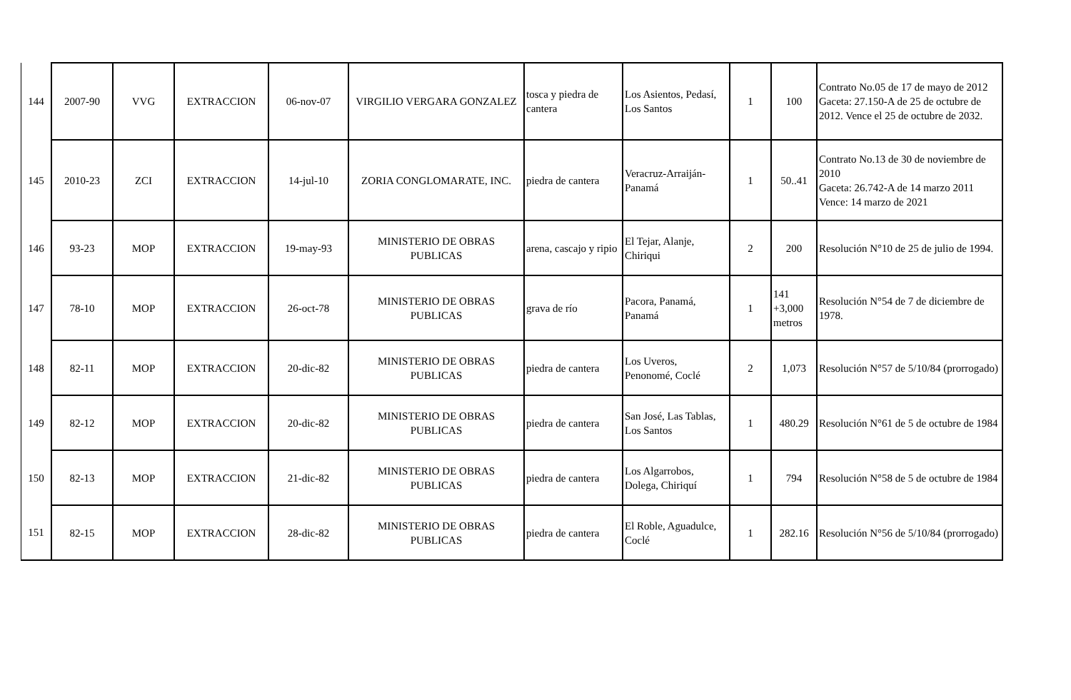| 144 | 2007-90 | VVG | EXTRACCION | 06-nov-07 | VIRGILIO VERGARA GONZALEZ | tosca y piedra de cantera | Los Asientos, Pedasí, Los Santos | 1 | 100 | Contrato No.05 de 17 de mayo de 2012 Gaceta: 27.150-A de 25 de octubre de 2012. Vence el 25 de octubre de 2032. |
| 145 | 2010-23 | ZCI | EXTRACCION | 14-jul-10 | ZORIA CONGLOMARATE, INC. | piedra de cantera | Veracruz-Arraiján-Panamá | 1 | 50..41 | Contrato No.13 de 30 de noviembre de 2010 Gaceta: 26.742-A de 14 marzo 2011 Vence: 14 marzo de 2021 |
| 146 | 93-23 | MOP | EXTRACCION | 19-may-93 | MINISTERIO DE OBRAS PUBLICAS | arena, cascajo y ripio | El Tejar, Alanje, Chiriqui | 2 | 200 | Resolución N°10 de 25 de julio de 1994. |
| 147 | 78-10 | MOP | EXTRACCION | 26-oct-78 | MINISTERIO DE OBRAS PUBLICAS | grava de río | Pacora, Panamá, Panamá | 1 | 141 +3,000 metros | Resolución N°54 de 7 de diciembre de 1978. |
| 148 | 82-11 | MOP | EXTRACCION | 20-dic-82 | MINISTERIO DE OBRAS PUBLICAS | piedra de cantera | Los Uveros, Penonomé, Coclé | 2 | 1,073 | Resolución N°57 de 5/10/84 (prorrogado) |
| 149 | 82-12 | MOP | EXTRACCION | 20-dic-82 | MINISTERIO DE OBRAS PUBLICAS | piedra de cantera | San José, Las Tablas, Los Santos | 1 | 480.29 | Resolución N°61 de 5 de octubre de 1984 |
| 150 | 82-13 | MOP | EXTRACCION | 21-dic-82 | MINISTERIO DE OBRAS PUBLICAS | piedra de cantera | Los Algarrobos, Dolega, Chiriquí | 1 | 794 | Resolución N°58 de 5 de octubre de 1984 |
| 151 | 82-15 | MOP | EXTRACCION | 28-dic-82 | MINISTERIO DE OBRAS PUBLICAS | piedra de cantera | El Roble, Aguadulce, Coclé | 1 | 282.16 | Resolución N°56 de 5/10/84 (prorrogado) |